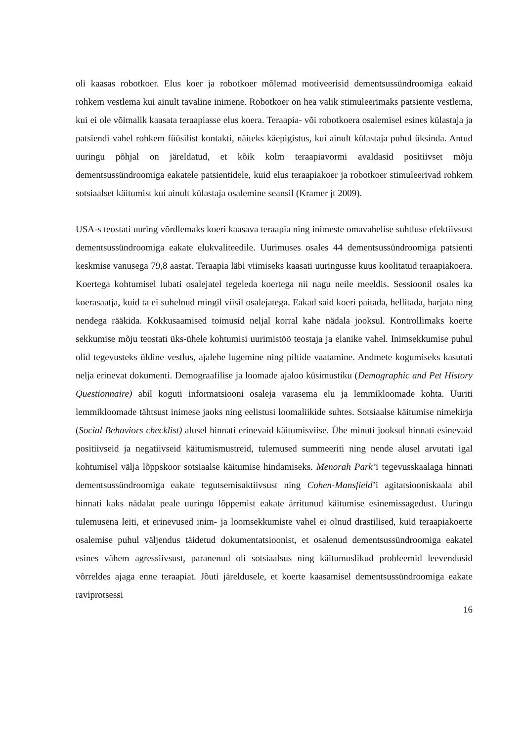oli kaasas robotkoer. Elus koer ja robotkoer mõlemad motiveerisid dementsussündroomiga eakaid rohkem vestlema kui ainult tavaline inimene. Robotkoer on hea valik stimuleerimaks patsiente vestlema, kui ei ole võimalik kaasata teraapiasse elus koera. Teraapia- või robotkoera osalemisel esines külastaja ja patsiendi vahel rohkem füüsilist kontakti, näiteks käepigistus, kui ainult külastaja puhul üksinda. Antud uuringu põhjal on järeldatud, et kõik kolm teraapiavormi avaldasid positiivset mõju dementsussündroomiga eakatele patsientidele, kuid elus teraapiakoer ja robotkoer stimuleerivad rohkem sotsiaalset käitumist kui ainult külastaja osalemine seansil (Kramer jt 2009).
USA-s teostati uuring võrdlemaks koeri kaasava teraapia ning inimeste omavahelise suhtluse efektiivsust dementsussündroomiga eakate elukvaliteedile. Uurimuses osales 44 dementsussündroomiga patsienti keskmise vanusega 79,8 aastat. Teraapia läbi viimiseks kaasati uuringusse kuus koolitatud teraapiakoera. Koertega kohtumisel lubati osalejatel tegeleda koertega nii nagu neile meeldis. Sessioonil osales ka koerasaatja, kuid ta ei suhelnud mingil viisil osalejatega. Eakad said koeri paitada, hellitada, harjata ning nendega rääkida. Kokkusaamised toimusid neljal korral kahe nädala jooksul. Kontrollimaks koerte sekkumise mõju teostati üks-ühele kohtumisi uurimistöö teostaja ja elanike vahel. Inimsekkumise puhul olid tegevusteks üldine vestlus, ajalehe lugemine ning piltide vaatamine. Andmete kogumiseks kasutati nelja erinevat dokumenti. Demograafilise ja loomade ajaloo küsimustiku (Demographic and Pet History Questionnaire) abil koguti informatsiooni osaleja varasema elu ja lemmikloomade kohta. Uuriti lemmikloomade tähtsust inimese jaoks ning eelistusi loomaliikide suhtes. Sotsiaalse käitumise nimekirja (Social Behaviors checklist) alusel hinnati erinevaid käitumisviise. Ühe minuti jooksul hinnati esinevaid positiivseid ja negatiivseid käitumismustreid, tulemused summeeriti ning nende alusel arvutati igal kohtumisel välja lõppskoor sotsiaalse käitumise hindamiseks. Menorah Park’i tegevusskaalaga hinnati dementsussündroomiga eakate tegutsemisaktiivsust ning Cohen-Mansfield’i agitatsiooniskaala abil hinnati kaks nädalat peale uuringu lõppemist eakate ärritunud käitumise esinemissagedust. Uuringu tulemusena leiti, et erinevused inim- ja loomsekkumiste vahel ei olnud drastilised, kuid teraapiakoerte osalemise puhul väljendus täidetud dokumentatsioonist, et osalenud dementsussündroomiga eakatel esines vähem agressiivsust, paranenud oli sotsiaalsus ning käitumuslikud probleemid leevendusid võrreldes ajaga enne teraapiat. Jõuti järeldusele, et koerte kaasamisel dementsussündroomiga eakate raviprotsessi
16